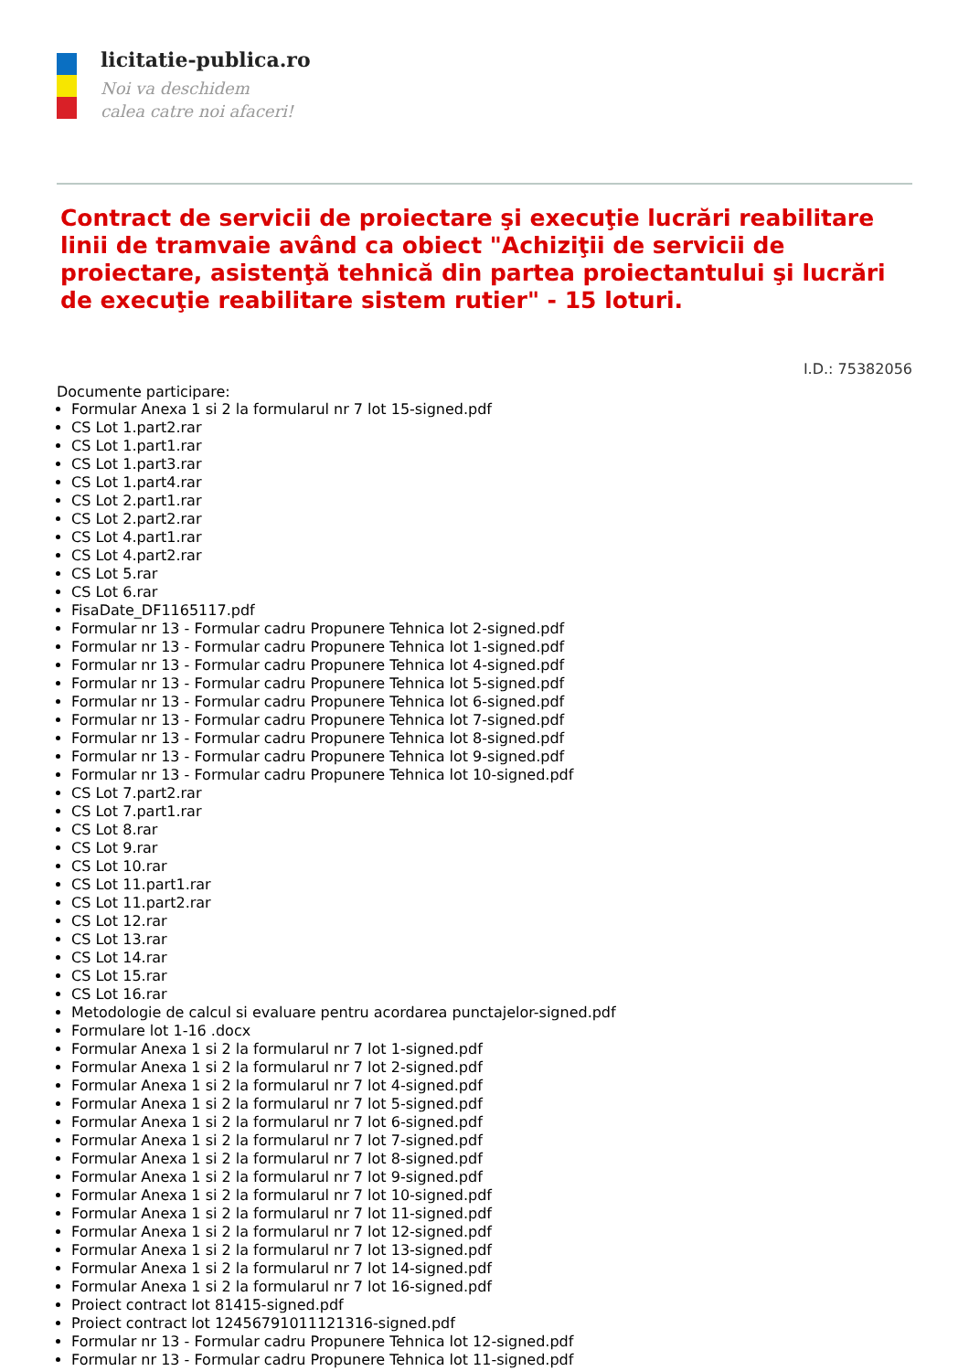licitatie-publica.ro
Noi va deschidem
calea catre noi afaceri!
Contract de servicii de proiectare şi execuţie lucrări reabilitare linii de tramvaie având ca obiect "Achiziţii de servicii de proiectare, asistenţă tehnică din partea proiectantului şi lucrări de execuţie reabilitare sistem rutier" - 15 loturi.
I.D.: 75382056
Documente participare:
Formular Anexa 1 si 2 la formularul nr 7 lot 15-signed.pdf
CS Lot 1.part2.rar
CS Lot 1.part1.rar
CS Lot 1.part3.rar
CS Lot 1.part4.rar
CS Lot 2.part1.rar
CS Lot 2.part2.rar
CS Lot 4.part1.rar
CS Lot 4.part2.rar
CS Lot 5.rar
CS Lot 6.rar
FisaDate_DF1165117.pdf
Formular nr 13 - Formular cadru Propunere Tehnica lot 2-signed.pdf
Formular nr 13 - Formular cadru Propunere Tehnica lot 1-signed.pdf
Formular nr 13 - Formular cadru Propunere Tehnica lot 4-signed.pdf
Formular nr 13 - Formular cadru Propunere Tehnica lot 5-signed.pdf
Formular nr 13 - Formular cadru Propunere Tehnica lot 6-signed.pdf
Formular nr 13 - Formular cadru Propunere Tehnica lot 7-signed.pdf
Formular nr 13 - Formular cadru Propunere Tehnica lot 8-signed.pdf
Formular nr 13 - Formular cadru Propunere Tehnica lot 9-signed.pdf
Formular nr 13 - Formular cadru Propunere Tehnica lot 10-signed.pdf
CS Lot 7.part2.rar
CS Lot 7.part1.rar
CS Lot 8.rar
CS Lot 9.rar
CS Lot 10.rar
CS Lot 11.part1.rar
CS Lot 11.part2.rar
CS Lot 12.rar
CS Lot 13.rar
CS Lot 14.rar
CS Lot 15.rar
CS Lot 16.rar
Metodologie de calcul si evaluare pentru acordarea punctajelor-signed.pdf
Formulare lot 1-16 .docx
Formular Anexa 1 si 2 la formularul nr 7 lot 1-signed.pdf
Formular Anexa 1 si 2 la formularul nr 7 lot 2-signed.pdf
Formular Anexa 1 si 2 la formularul nr 7 lot 4-signed.pdf
Formular Anexa 1 si 2 la formularul nr 7 lot 5-signed.pdf
Formular Anexa 1 si 2 la formularul nr 7 lot 6-signed.pdf
Formular Anexa 1 si 2 la formularul nr 7 lot 7-signed.pdf
Formular Anexa 1 si 2 la formularul nr 7 lot 8-signed.pdf
Formular Anexa 1 si 2 la formularul nr 7 lot 9-signed.pdf
Formular Anexa 1 si 2 la formularul nr 7 lot 10-signed.pdf
Formular Anexa 1 si 2 la formularul nr 7 lot 11-signed.pdf
Formular Anexa 1 si 2 la formularul nr 7 lot 12-signed.pdf
Formular Anexa 1 si 2 la formularul nr 7 lot 13-signed.pdf
Formular Anexa 1 si 2 la formularul nr 7 lot 14-signed.pdf
Formular Anexa 1 si 2 la formularul nr 7 lot 16-signed.pdf
Proiect contract lot 81415-signed.pdf
Proiect contract lot 12456791011121316-signed.pdf
Formular nr 13 - Formular cadru Propunere Tehnica lot 12-signed.pdf
Formular nr 13 - Formular cadru Propunere Tehnica lot 11-signed.pdf